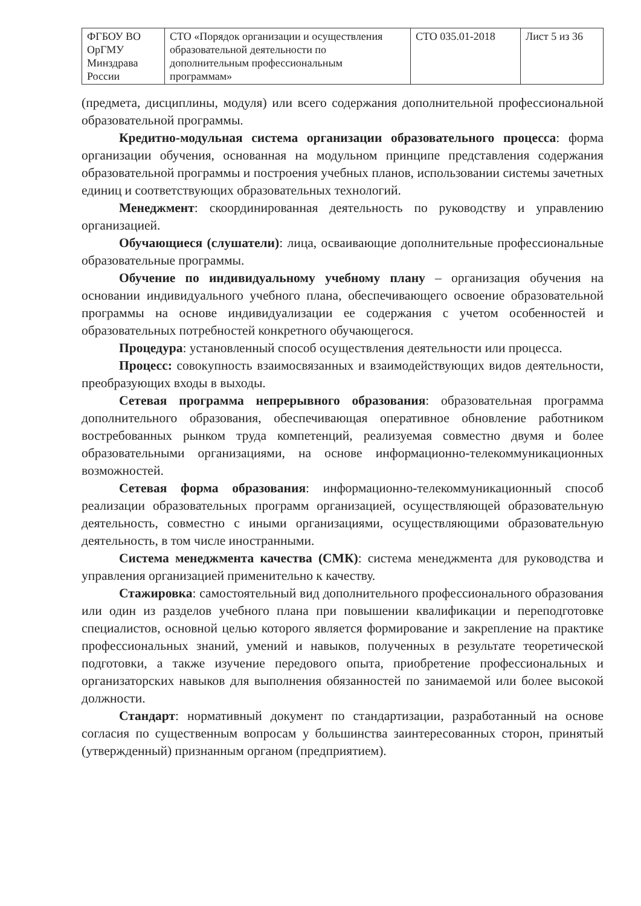| ФГБОУ ВО ОрГМУ Минздрава России | СТО «Порядок организации и осуществления образовательной деятельности по дополнительным профессиональным программам» | СТО 035.01-2018 | Лист 5 из 36 |
(предмета, дисциплины, модуля) или всего содержания дополнительной профессиональной образовательной программы.
Кредитно-модульная система организации образовательного процесса: форма организации обучения, основанная на модульном принципе представления содержания образовательной программы и построения учебных планов, использовании системы зачетных единиц и соответствующих образовательных технологий.
Менеджмент: скоординированная деятельность по руководству и управлению организацией.
Обучающиеся (слушатели): лица, осваивающие дополнительные профессиональные образовательные программы.
Обучение по индивидуальному учебному плану – организация обучения на основании индивидуального учебного плана, обеспечивающего освоение образовательной программы на основе индивидуализации ее содержания с учетом особенностей и образовательных потребностей конкретного обучающегося.
Процедура: установленный способ осуществления деятельности или процесса.
Процесс: совокупность взаимосвязанных и взаимодействующих видов деятельности, преобразующих входы в выходы.
Сетевая программа непрерывного образования: образовательная программа дополнительного образования, обеспечивающая оперативное обновление работником востребованных рынком труда компетенций, реализуемая совместно двумя и более образовательными организациями, на основе информационно-телекоммуникационных возможностей.
Сетевая форма образования: информационно-телекоммуникационный способ реализации образовательных программ организацией, осуществляющей образовательную деятельность, совместно с иными организациями, осуществляющими образовательную деятельность, в том числе иностранными.
Система менеджмента качества (СМК): система менеджмента для руководства и управления организацией применительно к качеству.
Стажировка: самостоятельный вид дополнительного профессионального образования или один из разделов учебного плана при повышении квалификации и переподготовке специалистов, основной целью которого является формирование и закрепление на практике профессиональных знаний, умений и навыков, полученных в результате теоретической подготовки, а также изучение передового опыта, приобретение профессиональных и организаторских навыков для выполнения обязанностей по занимаемой или более высокой должности.
Стандарт: нормативный документ по стандартизации, разработанный на основе согласия по существенным вопросам у большинства заинтересованных сторон, принятый (утвержденный) признанным органом (предприятием).